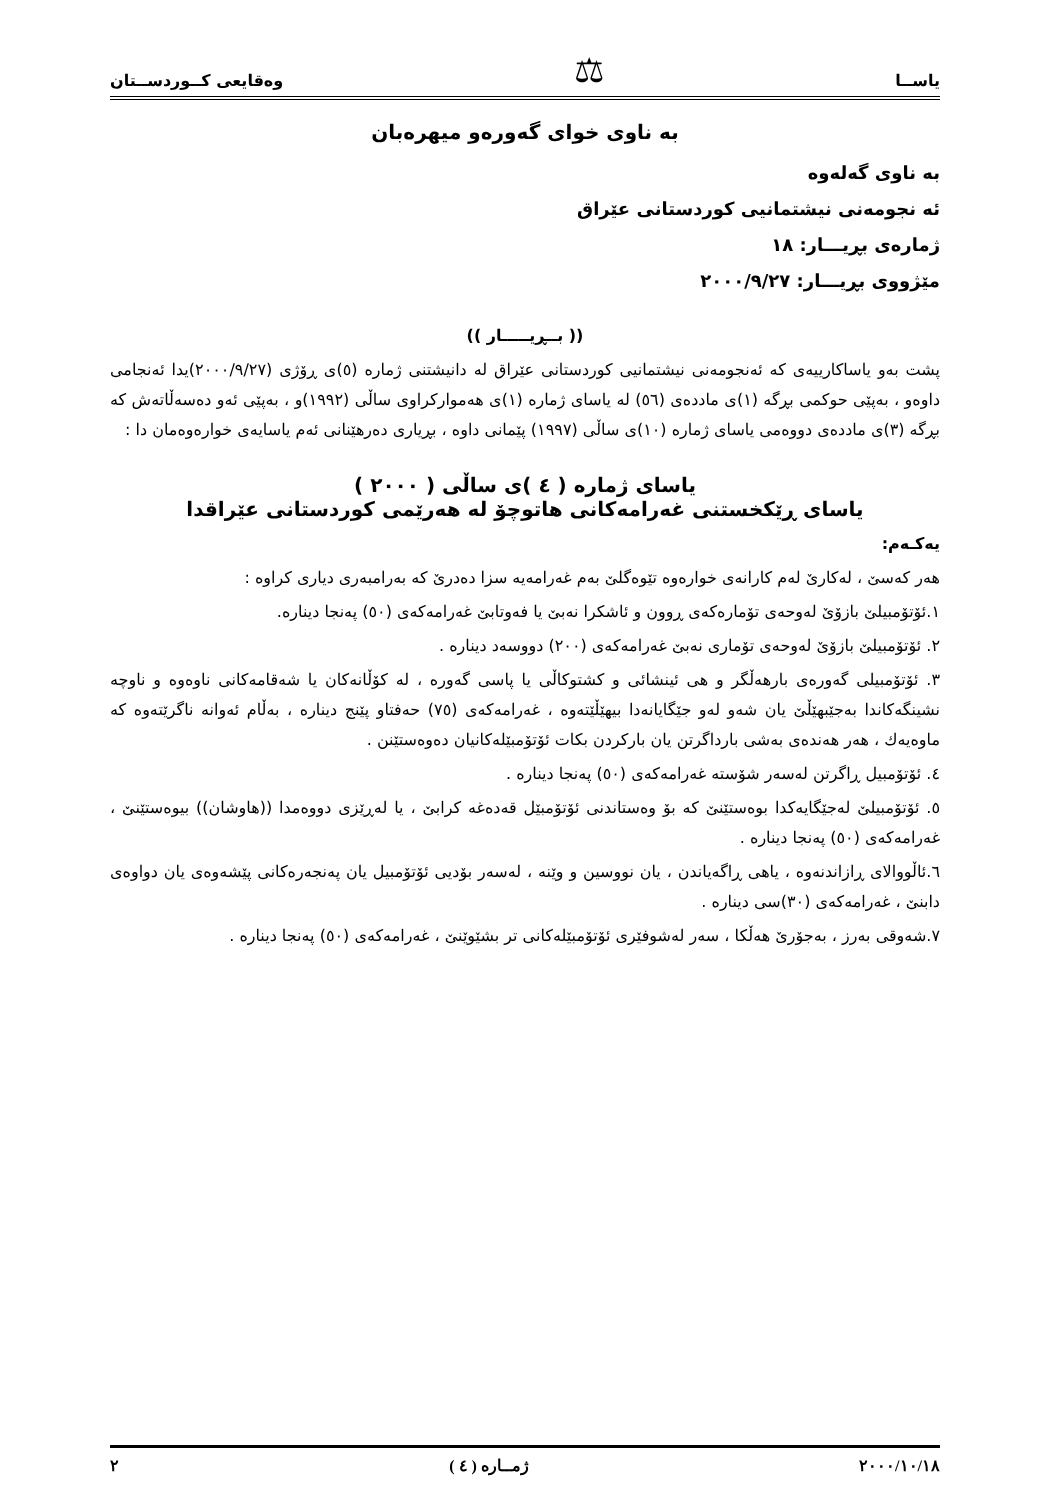یاســا ⚖ وەقایعی کــوردســتان
بە ناوی خوای گەورەو میهرەبان
بە ناوی گەلەوە
ئە نجومەنی نیشتمانیی کوردستانی عێراق
ژمارەی بڕیـــار: ١٨
مێژووی بڕیـــار: ٢٠٠٠/٩/٢٧
(( بــڕیـــــار ))
پشت بەو یاساکارییەی کە ئەنجومەنی نیشتمانیی کوردستانی عێراق لە دانیشتنی ژمارە (٥)ی ڕۆژی (٢٠٠٠/٩/٢٧)یدا ئەنجامی داوەو ، بەپێی حوکمی بڕگە (١)ی ماددەی (٥٦) لە یاسای ژمارە (١)ی هەموارکراوی ساڵی (١٩٩٢)و ، بەپێی ئەو دەسەڵاتەش کە بڕگە (٣)ی ماددەی دووەمی یاسای ژمارە (١٠)ی ساڵی (١٩٩٧) پێمانی داوە ، بڕیاری دەرهێنانی ئەم یاسایەی خوارەوەمان دا :
یاسای ژمارە ( ٤ )ی ساڵی ( ٢٠٠٠ )
یاسای ڕێکخستنی غەرامەکانی هاتوچۆ لە هەرێمی کوردستانی عێراقدا
یەکـەم:
هەر کەسێ ، لەکارێ لەم کارانەی خوارەوە تێوەگلێ بەم غەرامەیە سزا دەدرێ کە بەرامبەری دیاری کراوە :
١.ئۆتۆمبیلێ بازۆێ لەوحەی تۆمارەکەی ڕوون و ئاشکرا نەبێ یا فەوتابێ غەرامەکەی (٥٠) پەنجا دینارە.
٢. ئۆتۆمبیلێ بازۆێ لەوحەی تۆماری نەبێ غەرامەکەی (٢٠٠) دووسەد دینارە .
٣. ئۆتۆمبیلی گەورەی بارهەڵگر و هی ئینشائی و کشتوکاڵی یا پاسی گەورە ، لە کۆڵانەکان یا شەقامەکانی ناوەوە و ناوچە نشینگەکاندا بەجێبهێڵێ یان شەو لەو جێگایانەدا بیهێڵێتەوە ، غەرامەکەی (٧٥) حەفتاو پێنج دینارە ، بەڵام ئەوانە ناگرێتەوە کە ماوەیەك ، هەر هەندەی بەشی بارداگرتن یان بارکردن بکات ئۆتۆمبێلەکانیان دەوەستێنن .
٤. ئۆتۆمبیل ڕاگرتن لەسەر شۆستە غەرامەکەی (٥٠) پەنجا دینارە .
٥. ئۆتۆمبیلێ لەجێگایەکدا بوەستێنێ کە بۆ وەستاندنی ئۆتۆمبێل قەدەغە کرابێ ، یا لەڕێزی دووەمدا ((هاوشان)) بیوەستێنێ ، غەرامەکەی (٥٠) پەنجا دینارە .
٦.ئاڵووالای ڕازاندنەوە ، یاهی ڕاگەیاندن ، یان نووسین و وێنە ، لەسەر بۆدیی ئۆتۆمبیل یان پەنجەرەکانی پێشەوەی یان دواوەی دابنێ ، غەرامەکەی (٣٠)سی دینارە .
٧.شەوقی بەرز ، بەجۆرێ هەڵکا ، سەر لەشوفێری ئۆتۆمبێلەکانی تر بشێوێنێ ، غەرامەکەی (٥٠) پەنجا دینارە .
٢٠٠٠/١٠/١٨ ژمــارە ( ٤ ) ٢